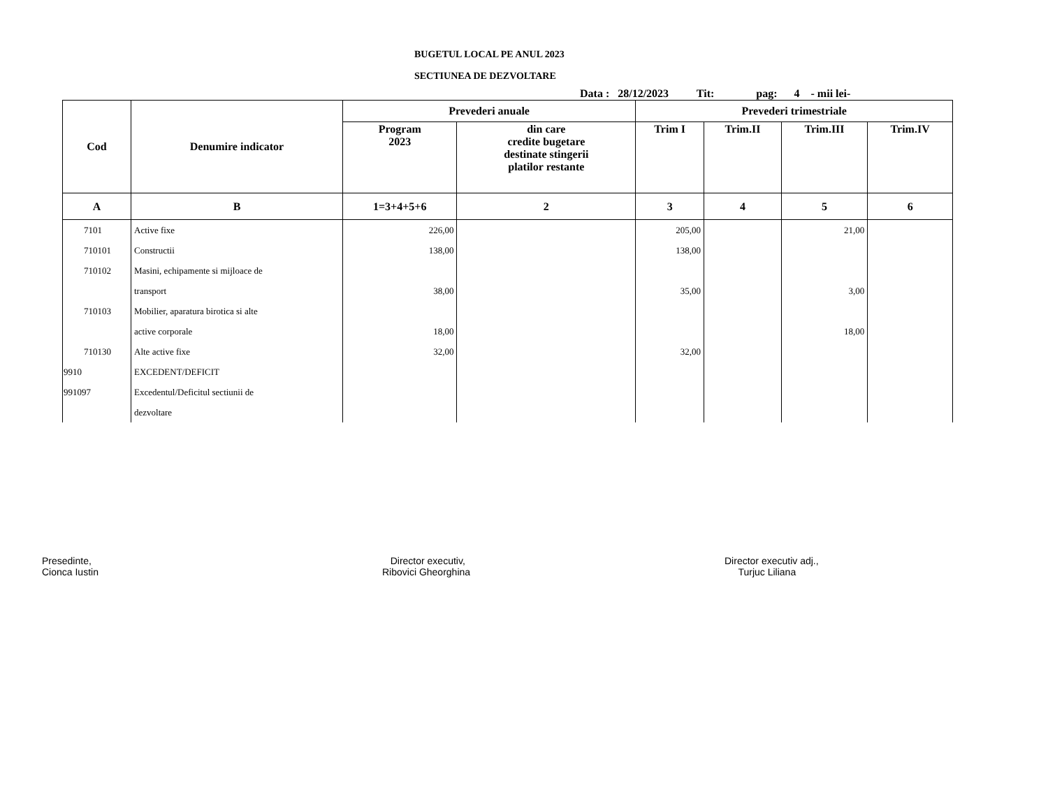BUGETUL LOCAL PE ANUL 2023
SECTIUNEA DE DEZVOLTARE
Data : 28/12/2023 Tit: pag: 4 - mii lei-
| Cod | Denumire indicator | Prevederi anuale | | Prevederi trimestriale | | | |
| --- | --- | --- | --- | --- | --- | --- | --- |
| | | Program 2023 | din care credite bugetare destinate stingerii platilor restante | Trim I | Trim.II | Trim.III | Trim.IV |
| A | B | 1=3+4+5+6 | 2 | 3 | 4 | 5 | 6 |
| 7101 | Active fixe | 226,00 | | 205,00 | | 21,00 | |
| 710101 | Constructii | 138,00 | | 138,00 | | | |
| 710102 | Masini, echipamente si mijloace de | | | | | | |
| | transport | 38,00 | | 35,00 | | 3,00 | |
| 710103 | Mobilier, aparatura birotica si alte | | | | | | |
| | active corporale | 18,00 | | | | 18,00 | |
| 710130 | Alte active fixe | 32,00 | | 32,00 | | | |
| 9910 | EXCEDENT/DEFICIT | | | | | | |
| 991097 | Excedentul/Deficitul sectiunii de | | | | | | |
| | dezvoltare | | | | | | |
Presedinte,
Cionca Iustin
Director executiv,
Ribovici Gheorghina
Director executiv adj.,
Turjuc Liliana